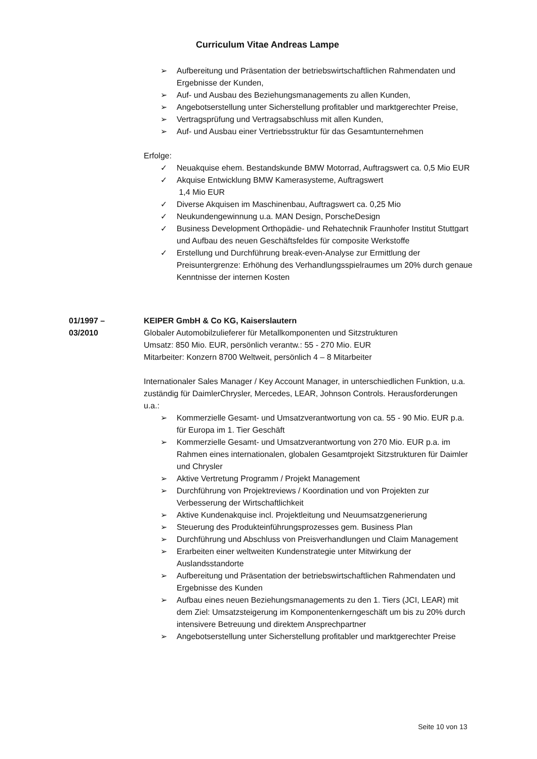Curriculum Vitae Andreas Lampe
➢ Aufbereitung und Präsentation der betriebswirtschaftlichen Rahmendaten und Ergebnisse der Kunden,
➢ Auf- und Ausbau des Beziehungsmanagements zu allen Kunden,
➢ Angebotserstellung unter Sicherstellung profitabler und marktgerechter Preise,
➢ Vertragsprüfung und Vertragsabschluss mit allen Kunden,
➢ Auf- und Ausbau einer Vertriebsstruktur für das Gesamtunternehmen
Erfolge:
✓ Neuakquise ehem. Bestandskunde BMW Motorrad, Auftragswert ca. 0,5 Mio EUR
✓ Akquise Entwicklung BMW Kamerasysteme, Auftragswert
1,4 Mio EUR
✓ Diverse Akquisen im Maschinenbau, Auftragswert ca. 0,25 Mio
✓ Neukundengewinnung u.a. MAN Design, PorscheDesign
✓ Business Development Orthopädie- und Rehatechnik Fraunhofer Institut Stuttgart und Aufbau des neuen Geschäftsfeldes für composite Werkstoffe
✓ Erstellung und Durchführung break-even-Analyse zur Ermittlung der Preisuntergrenze: Erhöhung des Verhandlungsspielraumes um 20% durch genaue Kenntnisse der internen Kosten
01/1997 –
03/2010
KEIPER GmbH & Co KG, Kaiserslautern
Globaler Automobilzulieferer für Metallkomponenten und Sitzstrukturen
Umsatz: 850 Mio. EUR, persönlich verantw.: 55 - 270 Mio. EUR
Mitarbeiter: Konzern 8700 Weltweit, persönlich 4 – 8 Mitarbeiter
Internationaler Sales Manager / Key Account Manager, in unterschiedlichen Funktion, u.a. zuständig für DaimlerChrysler, Mercedes, LEAR, Johnson Controls. Herausforderungen u.a.:
➢ Kommerzielle Gesamt- und Umsatzverantwortung von ca. 55 - 90 Mio. EUR p.a. für Europa im 1. Tier Geschäft
➢ Kommerzielle Gesamt- und Umsatzverantwortung von 270 Mio. EUR p.a. im Rahmen eines internationalen, globalen Gesamtprojekt Sitzstrukturen für Daimler und Chrysler
➢ Aktive Vertretung Programm / Projekt Management
➢ Durchführung von Projektreviews / Koordination und von Projekten zur Verbesserung der Wirtschaftlichkeit
➢ Aktive Kundenakquise incl. Projektleitung und Neuumsatzgenerierung
➢ Steuerung des Produkteinführungsprozesses gem. Business Plan
➢ Durchführung und Abschluss von Preisverhandlungen und Claim Management
➢ Erarbeiten einer weltweiten Kundenstrategie unter Mitwirkung der Auslandsstandorte
➢ Aufbereitung und Präsentation der betriebswirtschaftlichen Rahmendaten und Ergebnisse des Kunden
➢ Aufbau eines neuen Beziehungsmanagements zu den 1. Tiers (JCI, LEAR) mit dem Ziel: Umsatzsteigerung im Komponentenkerngeschäft um bis zu 20% durch intensivere Betreuung und direktem Ansprechpartner
➢ Angebotserstellung unter Sicherstellung profitabler und marktgerechter Preise
Seite 10 von 13